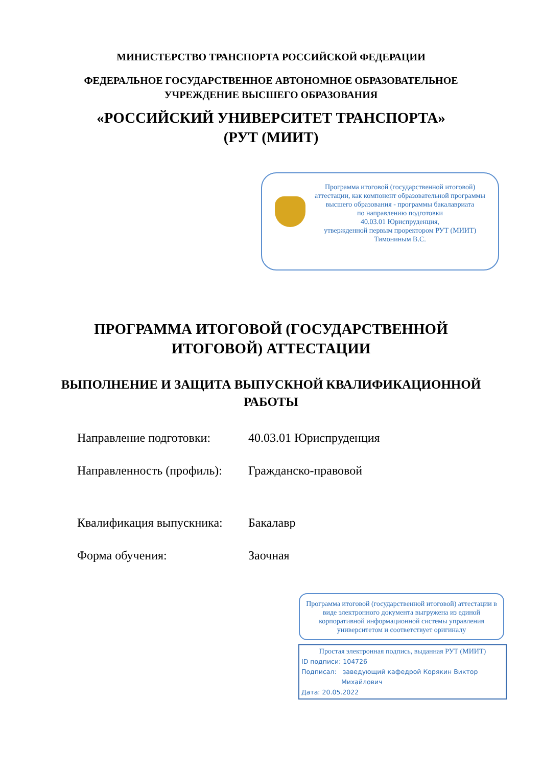МИНИСТЕРСТВО ТРАНСПОРТА РОССИЙСКОЙ ФЕДЕРАЦИИ
ФЕДЕРАЛЬНОЕ ГОСУДАРСТВЕННОЕ АВТОНОМНОЕ ОБРАЗОВАТЕЛЬНОЕ
УЧРЕЖДЕНИЕ ВЫСШЕГО ОБРАЗОВАНИЯ
«РОССИЙСКИЙ УНИВЕРСИТЕТ ТРАНСПОРТА»
(РУТ (МИИТ)
Программа итоговой (государственной итоговой) аттестации, как компонент образовательной программы высшего образования - программы бакалавриата
по направлению подготовки
40.03.01 Юриспруденция,
утвержденной первым проректором РУТ (МИИТ)
Тимониным В.С.
ПРОГРАММА ИТОГОВОЙ (ГОСУДАРСТВЕННОЙ
ИТОГОВОЙ) АТТЕСТАЦИИ
ВЫПОЛНЕНИЕ И ЗАЩИТА ВЫПУСКНОЙ КВАЛИФИКАЦИОННОЙ
РАБОТЫ
Направление подготовки: 40.03.01 Юриспруденция
Направленность (профиль):
Гражданско-правовой
Квалификация выпускника:
Бакалавр
Форма обучения: Заочная
Программа итоговой (государственной итоговой) аттестации в виде электронного документа выгружена из единой корпоративной информационной системы управления университетом и соответствует оригиналу
Простая электронная подпись, выданная РУТ (МИИТ)
ID подписи: 104726
Подписал: заведующий кафедрой Корякин Виктор
Михайлович
Дата: 20.05.2022